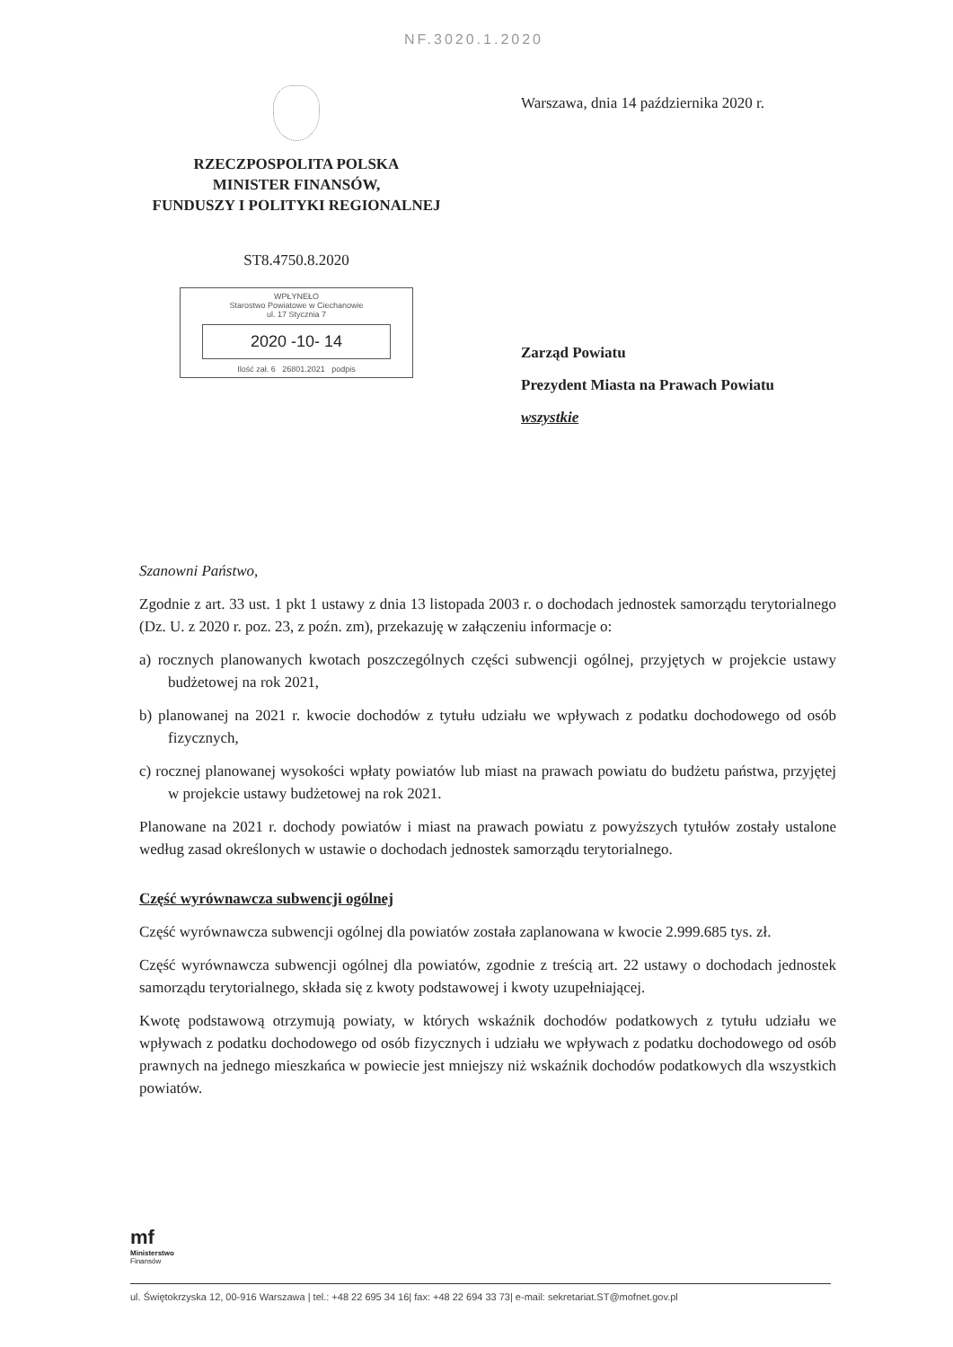NF.3020.1.2020
RZECZPOSPOLITA POLSKA
MINISTER FINANSÓW,
FUNDUSZY I POLITYKI REGIONALNEJ
ST8.4750.8.2020
WPŁYNEŁO
Starostwo Powiatowe w Ciechanowie
ul. 17 Stycznia 7
2020 -10- 14
Ilość zał. 6 26801.2021 podpis
Warszawa, dnia 14 października 2020 r.
Zarząd Powiatu
Prezydent Miasta na Prawach Powiatu
wszystkie
Szanowni Państwo,
Zgodnie z art. 33 ust. 1 pkt 1 ustawy z dnia 13 listopada 2003 r. o dochodach jednostek samorządu terytorialnego (Dz. U. z 2020 r. poz. 23, z poźn. zm), przekazuję w załączeniu informacje o:
a) rocznych planowanych kwotach poszczególnych części subwencji ogólnej, przyjętych w projekcie ustawy budżetowej na rok 2021,
b) planowanej na 2021 r. kwocie dochodów z tytułu udziału we wpływach z podatku dochodowego od osób fizycznych,
c) rocznej planowanej wysokości wpłaty powiatów lub miast na prawach powiatu do budżetu państwa, przyjętej w projekcie ustawy budżetowej na rok 2021.
Planowane na 2021 r. dochody powiatów i miast na prawach powiatu z powyższych tytułów zostały ustalone według zasad określonych w ustawie o dochodach jednostek samorządu terytorialnego.
Część wyrównawcza subwencji ogólnej
Część wyrównawcza subwencji ogólnej dla powiatów została zaplanowana w kwocie 2.999.685 tys. zł.
Część wyrównawcza subwencji ogólnej dla powiatów, zgodnie z treścią art. 22 ustawy o dochodach jednostek samorządu terytorialnego, składa się z kwoty podstawowej i kwoty uzupełniającej.
Kwotę podstawową otrzymują powiaty, w których wskaźnik dochodów podatkowych z tytułu udziału we wpływach z podatku dochodowego od osób fizycznych i udziału we wpływach z podatku dochodowego od osób prawnych na jednego mieszkańca w powiecie jest mniejszy niż wskaźnik dochodów podatkowych dla wszystkich powiatów.
mf
Ministerstwo
Finansów
ul. Świętokrzyska 12, 00-916 Warszawa | tel.: +48 22 695 34 16| fax: +48 22 694 33 73| e-mail: sekretariat.ST@mofnet.gov.pl